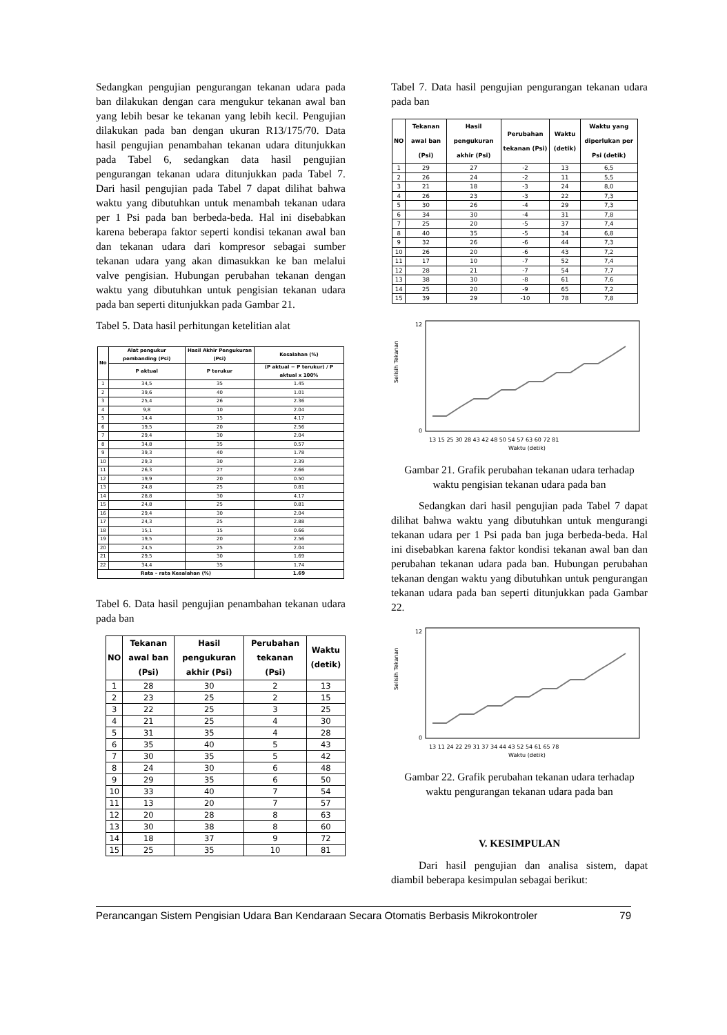Sedangkan pengujian pengurangan tekanan udara pada ban dilakukan dengan cara mengukur tekanan awal ban yang lebih besar ke tekanan yang lebih kecil. Pengujian dilakukan pada ban dengan ukuran R13/175/70. Data hasil pengujian penambahan tekanan udara ditunjukkan pada Tabel 6, sedangkan data hasil pengujian pengurangan tekanan udara ditunjukkan pada Tabel 7. Dari hasil pengujian pada Tabel 7 dapat dilihat bahwa waktu yang dibutuhkan untuk menambah tekanan udara per 1 Psi pada ban berbeda-beda. Hal ini disebabkan karena beberapa faktor seperti kondisi tekanan awal ban dan tekanan udara dari kompresor sebagai sumber tekanan udara yang akan dimasukkan ke ban melalui valve pengisian. Hubungan perubahan tekanan dengan waktu yang dibutuhkan untuk pengisian tekanan udara pada ban seperti ditunjukkan pada Gambar 21.
Tabel 5. Data hasil perhitungan ketelitian alat
| No | Alat pengukur pembanding (Psi) | Hasil Akhir Pengukuran (Psi) | Kesalahan (%) |
| --- | --- | --- | --- |
| | P aktual | P terukur | (P aktual − P terukur) / P aktual x 100% |
| 1 | 34,5 | 35 | 1.45 |
| 2 | 39,6 | 40 | 1.01 |
| 3 | 25,4 | 26 | 2.36 |
| 4 | 9,8 | 10 | 2.04 |
| 5 | 14,4 | 15 | 4.17 |
| 6 | 19,5 | 20 | 2.56 |
| 7 | 29,4 | 30 | 2.04 |
| 8 | 34,8 | 35 | 0.57 |
| 9 | 39,3 | 40 | 1.78 |
| 10 | 29,3 | 30 | 2.39 |
| 11 | 26,3 | 27 | 2.66 |
| 12 | 19,9 | 20 | 0.50 |
| 13 | 24,8 | 25 | 0.81 |
| 14 | 28,8 | 30 | 4.17 |
| 15 | 24,8 | 25 | 0.81 |
| 16 | 29,4 | 30 | 2.04 |
| 17 | 24,3 | 25 | 2.88 |
| 18 | 15,1 | 15 | 0.66 |
| 19 | 19,5 | 20 | 2.56 |
| 20 | 24,5 | 25 | 2.04 |
| 21 | 29,5 | 30 | 1.69 |
| 22 | 34,4 | 35 | 1.74 |
| Rata – rata Kesalahan (%) | | | 1.69 |
Tabel 6. Data hasil pengujian penambahan tekanan udara pada ban
| NO | Tekanan awal ban (Psi) | Hasil pengukuran akhir (Psi) | Perubahan tekanan (Psi) | Waktu (detik) |
| --- | --- | --- | --- | --- |
| 1 | 28 | 30 | 2 | 13 |
| 2 | 23 | 25 | 2 | 15 |
| 3 | 22 | 25 | 3 | 25 |
| 4 | 21 | 25 | 4 | 30 |
| 5 | 31 | 35 | 4 | 28 |
| 6 | 35 | 40 | 5 | 43 |
| 7 | 30 | 35 | 5 | 42 |
| 8 | 24 | 30 | 6 | 48 |
| 9 | 29 | 35 | 6 | 50 |
| 10 | 33 | 40 | 7 | 54 |
| 11 | 13 | 20 | 7 | 57 |
| 12 | 20 | 28 | 8 | 63 |
| 13 | 30 | 38 | 8 | 60 |
| 14 | 18 | 37 | 9 | 72 |
| 15 | 25 | 35 | 10 | 81 |
Tabel 7. Data hasil pengujian pengurangan tekanan udara pada ban
| NO | Tekanan awal ban (Psi) | Hasil pengukuran akhir (Psi) | Perubahan tekanan (Psi) | Waktu (detik) | Waktu yang diperlukan per Psi (detik) |
| --- | --- | --- | --- | --- | --- |
| 1 | 29 | 27 | -2 | 13 | 6,5 |
| 2 | 26 | 24 | -2 | 11 | 5,5 |
| 3 | 21 | 18 | -3 | 24 | 8,0 |
| 4 | 26 | 23 | -3 | 22 | 7,3 |
| 5 | 30 | 26 | -4 | 29 | 7,3 |
| 6 | 34 | 30 | -4 | 31 | 7,8 |
| 7 | 25 | 20 | -5 | 37 | 7,4 |
| 8 | 40 | 35 | -5 | 34 | 6,8 |
| 9 | 32 | 26 | -6 | 44 | 7,3 |
| 10 | 26 | 20 | -6 | 43 | 7,2 |
| 11 | 17 | 10 | -7 | 52 | 7,4 |
| 12 | 28 | 21 | -7 | 54 | 7,7 |
| 13 | 38 | 30 | -8 | 61 | 7,6 |
| 14 | 25 | 20 | -9 | 65 | 7,2 |
| 15 | 39 | 29 | -10 | 78 | 7,8 |
Selisih Tekanan
0
12
13 15 25 30 28 43 42 48 50 54 57 63 60 72 81
Waktu (detik)
Gambar 21. Grafik perubahan tekanan udara terhadap waktu pengisian tekanan udara pada ban
Sedangkan dari hasil pengujian pada Tabel 7 dapat dilihat bahwa waktu yang dibutuhkan untuk mengurangi tekanan udara per 1 Psi pada ban juga berbeda-beda. Hal ini disebabkan karena faktor kondisi tekanan awal ban dan perubahan tekanan udara pada ban. Hubungan perubahan tekanan dengan waktu yang dibutuhkan untuk pengurangan tekanan udara pada ban seperti ditunjukkan pada Gambar 22.
Selisih Tekanan
0
12
13 11 24 22 29 31 37 34 44 43 52 54 61 65 78
Waktu (detik)
Gambar 22. Grafik perubahan tekanan udara terhadap waktu pengurangan tekanan udara pada ban
V. KESIMPULAN
Dari hasil pengujian dan analisa sistem, dapat diambil beberapa kesimpulan sebagai berikut:
Perancangan Sistem Pengisian Udara Ban Kendaraan Secara Otomatis Berbasis Mikrokontroler 79